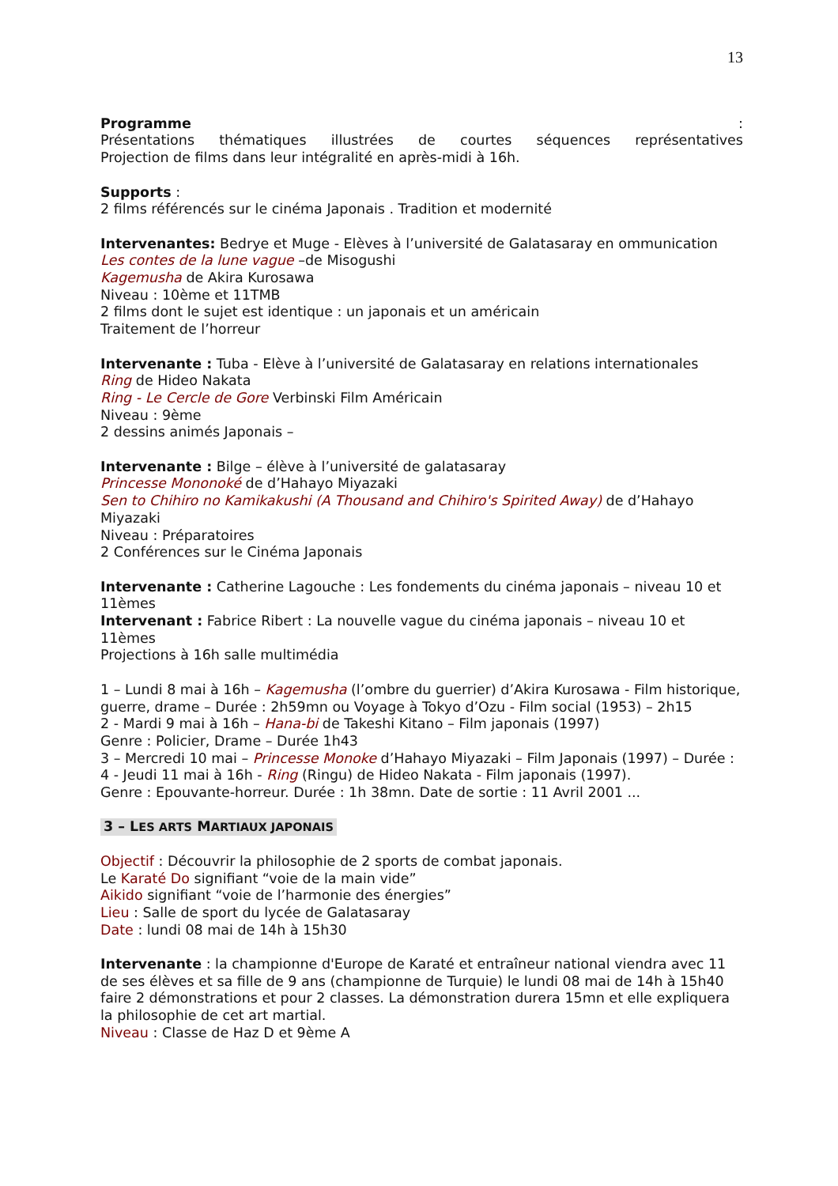13
Programme:
Présentations thématiques illustrées de courtes séquences représentatives
Projection de films dans leur intégralité en après-midi à 16h.
Supports :
2 films référencés sur le cinéma Japonais . Tradition et modernité
Intervenantes: Bedrye et Muge - Elèves à l’université de Galatasaray en ommunication
Les contes de la lune vague –de Misogushi
Kagemusha de Akira Kurosawa
Niveau : 10ème et 11TMB
2 films dont le sujet est identique : un japonais et un américain
Traitement de l’horreur
Intervenante : Tuba - Elève à l’université de Galatasaray en relations internationales
Ring de Hideo Nakata
Ring - Le Cercle de Gore Verbinski Film Américain
Niveau : 9ème
2 dessins animés Japonais –
Intervenante : Bilge – élève à l’université de galatasaray
Princesse Mononoké de d’Hahayo Miyazaki
Sen to Chihiro no Kamikakushi (A Thousand and Chihiro's Spirited Away) de d’Hahayo Miyazaki
Niveau : Préparatoires
2 Conférences sur le Cinéma Japonais
Intervenante : Catherine Lagouche : Les fondements du cinéma japonais – niveau 10 et 11èmes
Intervenant : Fabrice Ribert : La nouvelle vague du cinéma japonais – niveau 10 et 11èmes
Projections à 16h salle multimédia
1 – Lundi 8 mai à 16h – Kagemusha (l’ombre du guerrier) d’Akira Kurosawa - Film historique, guerre, drame – Durée : 2h59mn ou Voyage à Tokyo d’Ozu - Film social (1953) – 2h15
2 - Mardi 9 mai à 16h – Hana-bi de Takeshi Kitano – Film japonais (1997)
Genre : Policier, Drame – Durée 1h43
3 – Mercredi 10 mai – Princesse Monoke d’Hahayo Miyazaki – Film Japonais (1997) – Durée :
4 - Jeudi 11 mai à 16h - Ring (Ringu) de Hideo Nakata - Film japonais (1997).
Genre : Epouvante-horreur. Durée : 1h 38mn. Date de sortie : 11 Avril 2001 ...
3 – LES ARTS MARTIAUX JAPONAIS
Objectif : Découvrir la philosophie de 2 sports de combat japonais.
Le Karaté Do signifiant “voie de la main vide”
Aikido signifiant “voie de l’harmonie des énergies”
Lieu : Salle de sport du lycée de Galatasaray
Date : lundi 08 mai de 14h à 15h30
Intervenante : la championne d'Europe de Karaté et entraîneur national viendra avec 11 de ses élèves et sa fille de 9 ans (championne de Turquie) le lundi 08 mai de 14h à 15h40 faire 2 démonstrations et pour 2 classes. La démonstration durera 15mn et elle expliquera la philosophie de cet art martial.
Niveau : Classe de Haz D et 9ème A